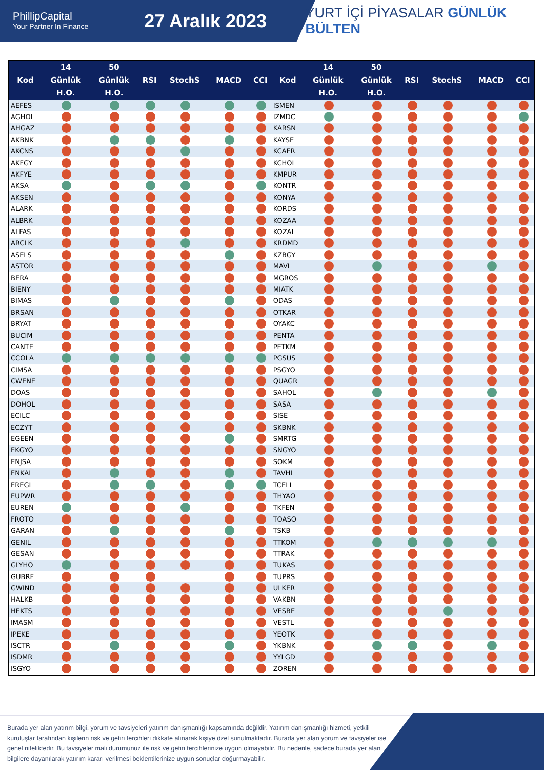PhillipCapital
Your Partner In Finance
27 Aralık 2023
YURT İÇİ PİYASALAR GÜNLÜK BÜLTEN
| Kod | 14 Günlük H.O. | 50 Günlük H.O. | RSI | StochS | MACD | CCI | Kod | 14 Günlük H.O. | 50 Günlük H.O. | RSI | StochS | MACD | CCI |
| --- | --- | --- | --- | --- | --- | --- | --- | --- | --- | --- | --- | --- | --- |
| AEFES | | | | | | | ISMEN | | | | | | |
| AGHOL | | | | | | | IZMDC | | | | | | |
| AHGAZ | | | | | | | KARSN | | | | | | |
| AKBNK | | | | | | | KAYSE | | | | | | |
| AKCNS | | | | | | | KCAER | | | | | | |
| AKFGY | | | | | | | KCHOL | | | | | | |
| AKFYE | | | | | | | KMPUR | | | | | | |
| AKSA | | | | | | | KONTR | | | | | | |
| AKSEN | | | | | | | KONYA | | | | | | |
| ALARK | | | | | | | KORDS | | | | | | |
| ALBRK | | | | | | | KOZAA | | | | | | |
| ALFAS | | | | | | | KOZAL | | | | | | |
| ARCLK | | | | | | | KRDMD | | | | | | |
| ASELS | | | | | | | KZBGY | | | | | | |
| ASTOR | | | | | | | MAVI | | | | | | |
| BERA | | | | | | | MGROS | | | | | | |
| BIENY | | | | | | | MIATK | | | | | | |
| BIMAS | | | | | | | ODAS | | | | | | |
| BRSAN | | | | | | | OTKAR | | | | | | |
| BRYAT | | | | | | | OYAKC | | | | | | |
| BUCIM | | | | | | | PENTA | | | | | | |
| CANTE | | | | | | | PETKM | | | | | | |
| CCOLA | | | | | | | PGSUS | | | | | | |
| CIMSA | | | | | | | PSGYO | | | | | | |
| CWENE | | | | | | | QUAGR | | | | | | |
| DOAS | | | | | | | SAHOL | | | | | | |
| DOHOL | | | | | | | SASA | | | | | | |
| ECILC | | | | | | | SISE | | | | | | |
| ECZYT | | | | | | | SKBNK | | | | | | |
| EGEEN | | | | | | | SMRTG | | | | | | |
| EKGYO | | | | | | | SNGYO | | | | | | |
| ENJSA | | | | | | | SOKM | | | | | | |
| ENKAI | | | | | | | TAVHL | | | | | | |
| EREGL | | | | | | | TCELL | | | | | | |
| EUPWR | | | | | | | THYAO | | | | | | |
| EUREN | | | | | | | TKFEN | | | | | | |
| FROTO | | | | | | | TOASO | | | | | | |
| GARAN | | | | | | | TSKB | | | | | | |
| GENIL | | | | | | | TTKOM | | | | | | |
| GESAN | | | | | | | TTRAK | | | | | | |
| GLYHO | | | | | | | TUKAS | | | | | | |
| GUBRF | | | | | | | TUPRS | | | | | | |
| GWIND | | | | | | | ULKER | | | | | | |
| HALKB | | | | | | | VAKBN | | | | | | |
| HEKTS | | | | | | | VESBE | | | | | | |
| IMASM | | | | | | | VESTL | | | | | | |
| IPEKE | | | | | | | YEOTK | | | | | | |
| ISCTR | | | | | | | YKBNK | | | | | | |
| ISDMR | | | | | | | YYLGD | | | | | | |
| ISGYO | | | | | | | ZOREN | | | | | | |
Burada yer alan yatırım bilgi, yorum ve tavsiyeleri yatırım danışmanlığı kapsamında değildir. Yatırım danışmanlığı hizmeti, yetkili kuruluşlar tarafından kişilerin risk ve getiri tercihleri dikkate alınarak kişiye özel sunulmaktadır. Burada yer alan yorum ve tavsiyeler ise genel niteliktedir. Bu tavsiyeler mali durumunuz ile risk ve getiri tercihlerinize uygun olmayabilir. Bu nedenle, sadece burada yer alan bilgilere dayanılarak yatırım kararı verilmesi beklentilerinize uygun sonuçlar doğurmayabilir.